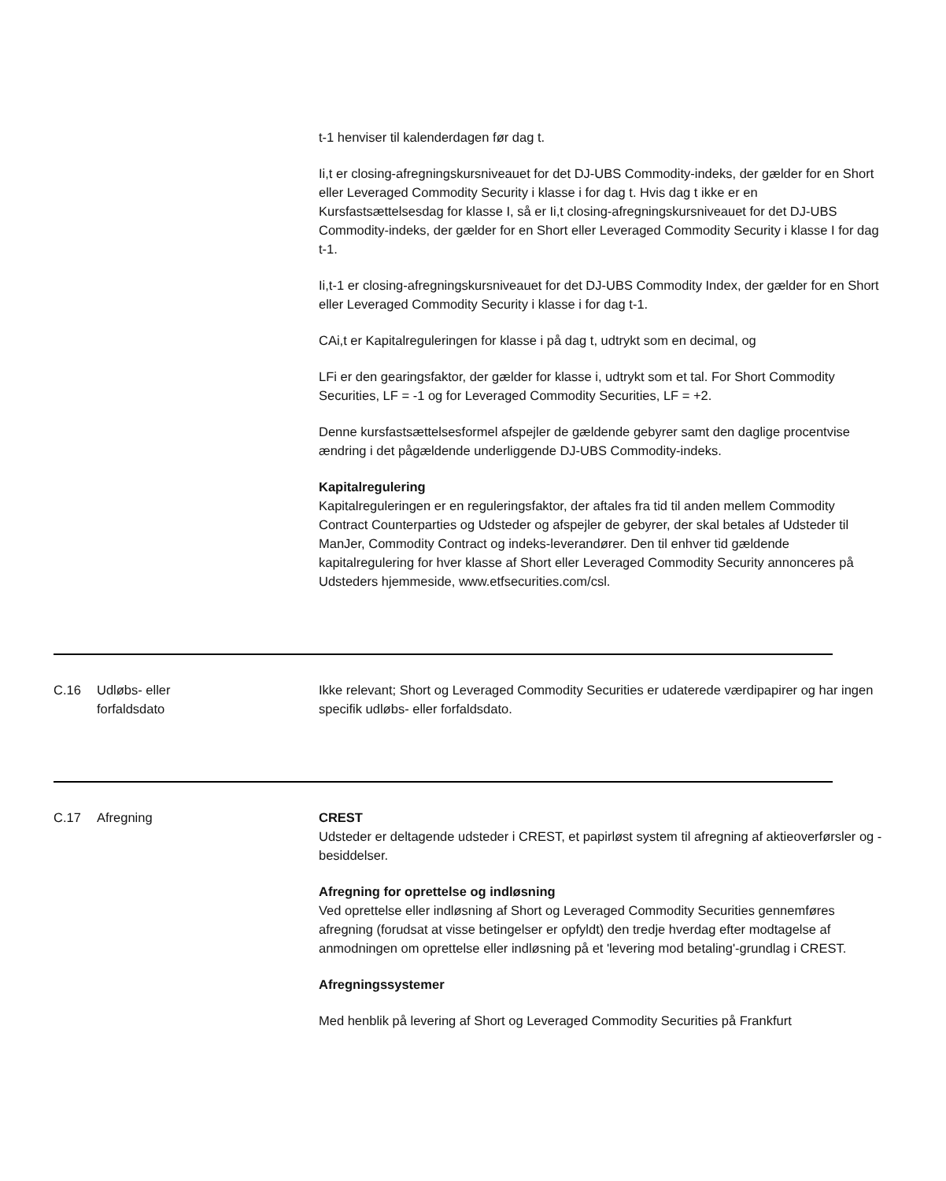t-1 henviser til kalenderdagen før dag t.
Ii,t er closing-afregningskursniveauet for det DJ-UBS Commodity-indeks, der gælder for en Short eller Leveraged Commodity Security i klasse i for dag t. Hvis dag t ikke er en Kursfastsættelsesdag for klasse I, så er Ii,t closing-afregningskursniveauet for det DJ-UBS Commodity-indeks, der gælder for en Short eller Leveraged Commodity Security i klasse I for dag t-1.
Ii,t-1 er closing-afregningskursniveauet for det DJ-UBS Commodity Index, der gælder for en Short eller Leveraged Commodity Security i klasse i for dag t-1.
CAi,t er Kapitalreguleringen for klasse i på dag t, udtrykt som en decimal, og
LFi er den gearingsfaktor, der gælder for klasse i, udtrykt som et tal. For Short Commodity Securities, LF = -1 og for Leveraged Commodity Securities, LF = +2.
Denne kursfastsættelsesformel afspejler de gældende gebyrer samt den daglige procentvise ændring i det pågældende underliggende DJ-UBS Commodity-indeks.
Kapitalregulering
Kapitalreguleringen er en reguleringsfaktor, der aftales fra tid til anden mellem Commodity Contract Counterparties og Udsteder og afspejler de gebyrer, der skal betales af Udsteder til ManJer, Commodity Contract og indeks-leverandører. Den til enhver tid gældende kapitalregulering for hver klasse af Short eller Leveraged Commodity Security annonceres på Udsteders hjemmeside, www.etfsecurities.com/csl.
C.16 Udløbs- eller
forfaldsdato
Ikke relevant; Short og Leveraged Commodity Securities er udaterede værdipapirer og har ingen specifik udløbs- eller forfaldsdato.
C.17 Afregning CREST
Udsteder er deltagende udsteder i CREST, et papirløst system til afregning af aktieoverførsler og -besiddelser.
Afregning for oprettelse og indløsning
Ved oprettelse eller indløsning af Short og Leveraged Commodity Securities gennemføres afregning (forudsat at visse betingelser er opfyldt) den tredje hverdag efter modtagelse af anmodningen om oprettelse eller indløsning på et 'levering mod betaling'-grundlag i CREST.
Afregningssystemer
Med henblik på levering af Short og Leveraged Commodity Securities på Frankfurt